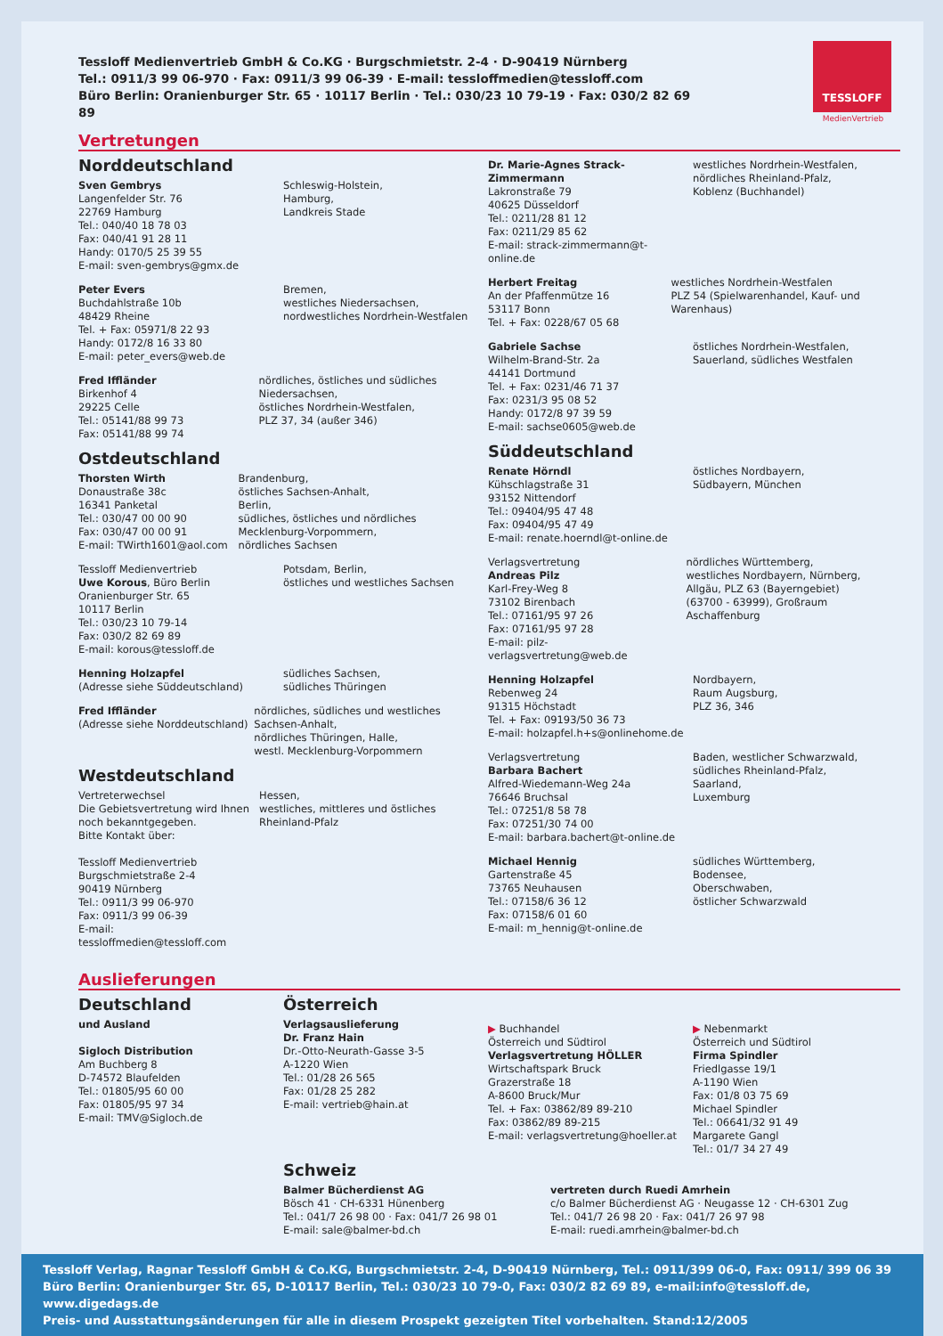TESSLOFF
MedienVertrieb
Tessloff Medienvertrieb GmbH & Co.KG · Burgschmietstr. 2-4 · D-90419 Nürnberg
Tel.: 0911/3 99 06-970 · Fax: 0911/3 99 06-39 · E-mail: tessloffmedien@tessloff.com
Büro Berlin: Oranienburger Str. 65 · 10117 Berlin · Tel.: 030/23 10 79-19 · Fax: 030/2 82 69 89
Vertretungen
Norddeutschland
Sven Gembrys
Langenfelder Str. 76
22769 Hamburg
Tel.: 040/40 18 78 03
Fax: 040/41 91 28 11
Handy: 0170/5 25 39 55
E-mail: sven-gembrys@gmx.de
Schleswig-Holstein,
Hamburg,
Landkreis Stade
Peter Evers
Buchdahlstraße 10b
48429 Rheine
Tel. + Fax: 05971/8 22 93
Handy: 0172/8 16 33 80
E-mail: peter_evers@web.de
Bremen,
westliches Niedersachsen,
nordwestliches Nordrhein-Westfalen
Fred Iffländer
Birkenhof 4
29225 Celle
Tel.: 05141/88 99 73
Fax: 05141/88 99 74
nördliches, östliches und südliches Niedersachsen,
östliches Nordrhein-Westfalen,
PLZ 37, 34 (außer 346)
Ostdeutschland
Thorsten Wirth
Donaustraße 38c
16341 Panketal
Tel.: 030/47 00 00 90
Fax: 030/47 00 00 91
E-mail: TWirth1601@aol.com
Brandenburg,
östliches Sachsen-Anhalt,
Berlin,
südliches, östliches und nördliches Mecklenburg-Vorpommern,
nördliches Sachsen
Tessloff Medienvertrieb
Uwe Korous, Büro Berlin
Oranienburger Str. 65
10117 Berlin
Tel.: 030/23 10 79-14
Fax: 030/2 82 69 89
E-mail: korous@tessloff.de
Potsdam, Berlin,
östliches und westliches Sachsen
Henning Holzapfel
(Adresse siehe Süddeutschland)
südliches Sachsen,
südliches Thüringen
Fred Iffländer
(Adresse siehe Norddeutschland)
nördliches, südliches und westliches Sachsen-Anhalt,
nördliches Thüringen, Halle,
westl. Mecklenburg-Vorpommern
Westdeutschland
Vertreterwechsel
Die Gebietsvertretung wird Ihnen noch bekanntgegeben.
Bitte Kontakt über:
Tessloff Medienvertrieb
Burgschmietstraße 2-4
90419 Nürnberg
Tel.: 0911/3 99 06-970
Fax: 0911/3 99 06-39
E-mail: tessloffmedien@tessloff.com
Hessen,
westliches, mittleres und östliches Rheinland-Pfalz
Dr. Marie-Agnes Strack-Zimmermann
Lakronstraße 79
40625 Düsseldorf
Tel.: 0211/28 81 12
Fax: 0211/29 85 62
E-mail: strack-zimmermann@t-online.de
westliches Nordrhein-Westfalen,
nördliches Rheinland-Pfalz,
Koblenz (Buchhandel)
Herbert Freitag
An der Pfaffenmütze 16
53117 Bonn
Tel. + Fax: 0228/67 05 68
westliches Nordrhein-Westfalen
PLZ 54 (Spielwarenhandel, Kauf- und Warenhaus)
Gabriele Sachse
Wilhelm-Brand-Str. 2a
44141 Dortmund
Tel. + Fax: 0231/46 71 37
Fax: 0231/3 95 08 52
Handy: 0172/8 97 39 59
E-mail: sachse0605@web.de
östliches Nordrhein-Westfalen,
Sauerland, südliches Westfalen
Süddeutschland
Renate Hörndl
Kühschlagstraße 31
93152 Nittendorf
Tel.: 09404/95 47 48
Fax: 09404/95 47 49
E-mail: renate.hoerndl@t-online.de
östliches Nordbayern,
Südbayern, München
Verlagsvertretung
Andreas Pilz
Karl-Frey-Weg 8
73102 Birenbach
Tel.: 07161/95 97 26
Fax: 07161/95 97 28
E-mail: pilz-verlagsvertretung@web.de
nördliches Württemberg,
westliches Nordbayern, Nürnberg,
Allgäu, PLZ 63 (Bayerngebiet)
(63700 - 63999), Großraum Aschaffenburg
Henning Holzapfel
Rebenweg 24
91315 Höchstadt
Tel. + Fax: 09193/50 36 73
E-mail: holzapfel.h+s@onlinehome.de
Nordbayern,
Raum Augsburg,
PLZ 36, 346
Verlagsvertretung
Barbara Bachert
Alfred-Wiedemann-Weg 24a
76646 Bruchsal
Tel.: 07251/8 58 78
Fax: 07251/30 74 00
E-mail: barbara.bachert@t-online.de
Baden, westlicher Schwarzwald,
südliches Rheinland-Pfalz,
Saarland,
Luxemburg
Michael Hennig
Gartenstraße 45
73765 Neuhausen
Tel.: 07158/6 36 12
Fax: 07158/6 01 60
E-mail: m_hennig@t-online.de
südliches Württemberg,
Bodensee,
Oberschwaben,
östlicher Schwarzwald
Auslieferungen
Deutschland
und Ausland
Sigloch Distribution
Am Buchberg 8
D-74572 Blaufelden
Tel.: 01805/95 60 00
Fax: 01805/95 97 34
E-mail: TMV@Sigloch.de
Österreich
Verlagsauslieferung
Dr. Franz Hain
Dr.-Otto-Neurath-Gasse 3-5
A-1220 Wien
Tel.: 01/28 26 565
Fax: 01/28 25 282
E-mail: vertrieb@hain.at
▶ Buchhandel
Österreich und Südtirol
Verlagsvertretung HÖLLER
Wirtschaftspark Bruck
Grazerstraße 18
A-8600 Bruck/Mur
Tel. + Fax: 03862/89 89-210
Fax: 03862/89 89-215
E-mail: verlagsvertretung@hoeller.at
▶ Nebenmarkt
Österreich und Südtirol
Firma Spindler
Friedlgasse 19/1
A-1190 Wien
Fax: 01/8 03 75 69
Michael Spindler
Tel.: 06641/32 91 49
Margarete Gangl
Tel.: 01/7 34 27 49
Schweiz
Balmer Bücherdienst AG
Bösch 41 · CH-6331 Hünenberg
Tel.: 041/7 26 98 00 · Fax: 041/7 26 98 01
E-mail: sale@balmer-bd.ch
vertreten durch Ruedi Amrhein
c/o Balmer Bücherdienst AG · Neugasse 12 · CH-6301 Zug
Tel.: 041/7 26 98 20 · Fax: 041/7 26 97 98
E-mail: ruedi.amrhein@balmer-bd.ch
Tessloff Verlag, Ragnar Tessloff GmbH & Co.KG, Burgschmietstr. 2-4, D-90419 Nürnberg, Tel.: 0911/399 06-0, Fax: 0911/ 399 06 39
Büro Berlin: Oranienburger Str. 65, D-10117 Berlin, Tel.: 030/23 10 79-0, Fax: 030/2 82 69 89, e-mail:info@tessloff.de, www.digedags.de
Preis- und Ausstattungsänderungen für alle in diesem Prospekt gezeigten Titel vorbehalten. Stand:12/2005